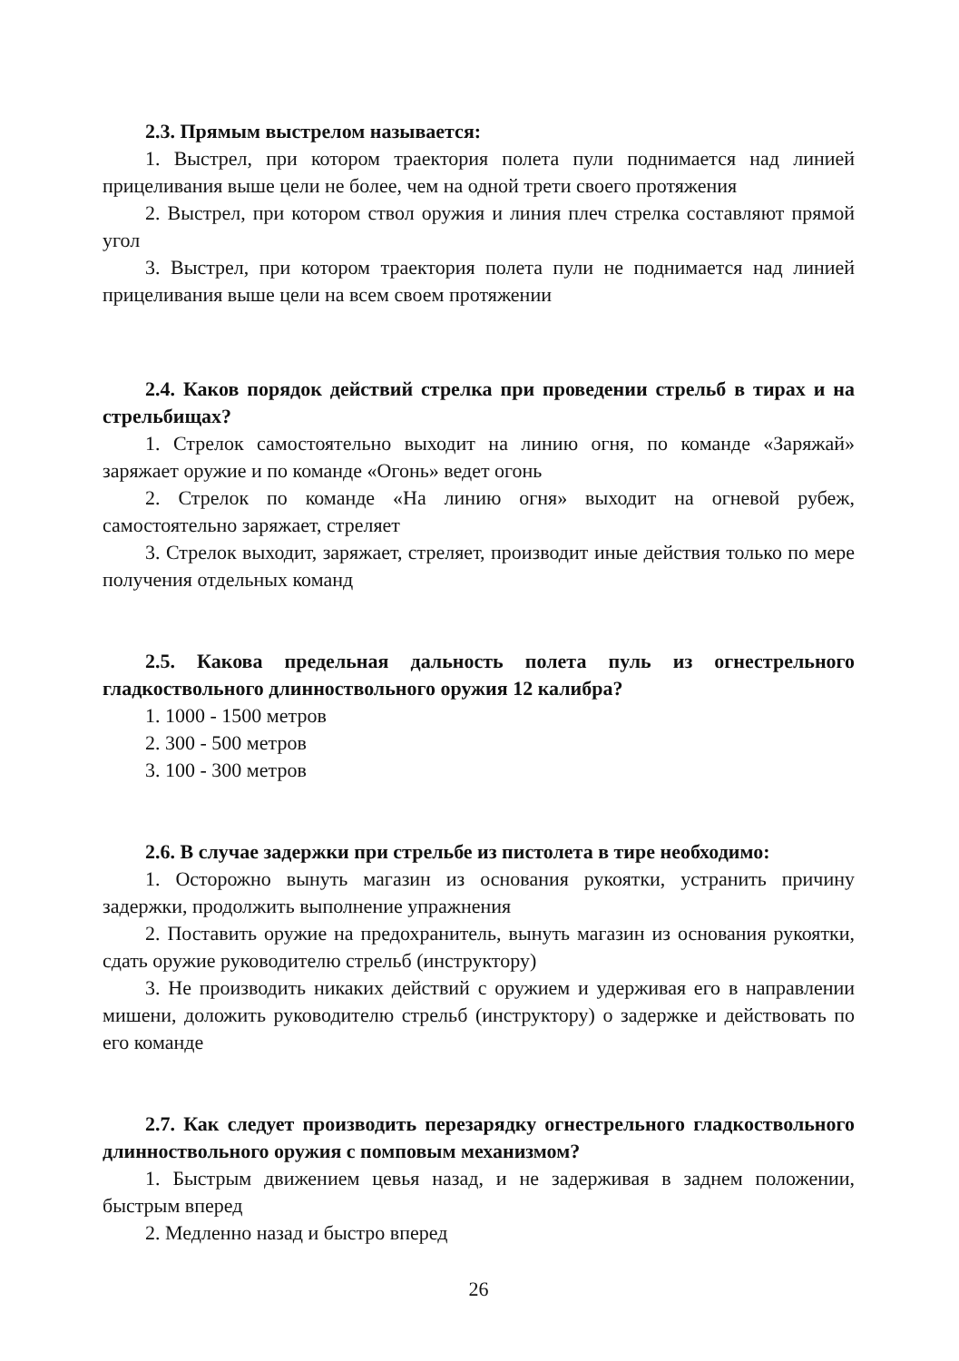2.3. Прямым выстрелом называется:
1. Выстрел, при котором траектория полета пули поднимается над линией прицеливания выше цели не более, чем на одной трети своего протяжения
2. Выстрел, при котором ствол оружия и линия плеч стрелка составляют прямой угол
3. Выстрел, при котором траектория полета пули не поднимается над линией прицеливания выше цели на всем своем протяжении
2.4. Каков порядок действий стрелка при проведении стрельб в тирах и на стрельбищах?
1. Стрелок самостоятельно выходит на линию огня, по команде «Заряжай» заряжает оружие и по команде «Огонь» ведет огонь
2. Стрелок по команде «На линию огня» выходит на огневой рубеж, самостоятельно заряжает, стреляет
3. Стрелок выходит, заряжает, стреляет, производит иные действия только по мере получения отдельных команд
2.5. Какова предельная дальность полета пуль из огнестрельного гладкоствольного длинноствольного оружия 12 калибра?
1. 1000 - 1500 метров
2. 300 - 500 метров
3. 100 - 300 метров
2.6. В случае задержки при стрельбе из пистолета в тире необходимо:
1. Осторожно вынуть магазин из основания рукоятки, устранить причину задержки, продолжить выполнение упражнения
2. Поставить оружие на предохранитель, вынуть магазин из основания рукоятки, сдать оружие руководителю стрельб (инструктору)
3. Не производить никаких действий с оружием и удерживая его в направлении мишени, доложить руководителю стрельб (инструктору) о задержке и действовать по его команде
2.7. Как следует производить перезарядку огнестрельного гладкоствольного длинноствольного оружия с помповым механизмом?
1. Быстрым движением цевья назад, и не задерживая в заднем положении, быстрым вперед
2. Медленно назад и быстро вперед
26